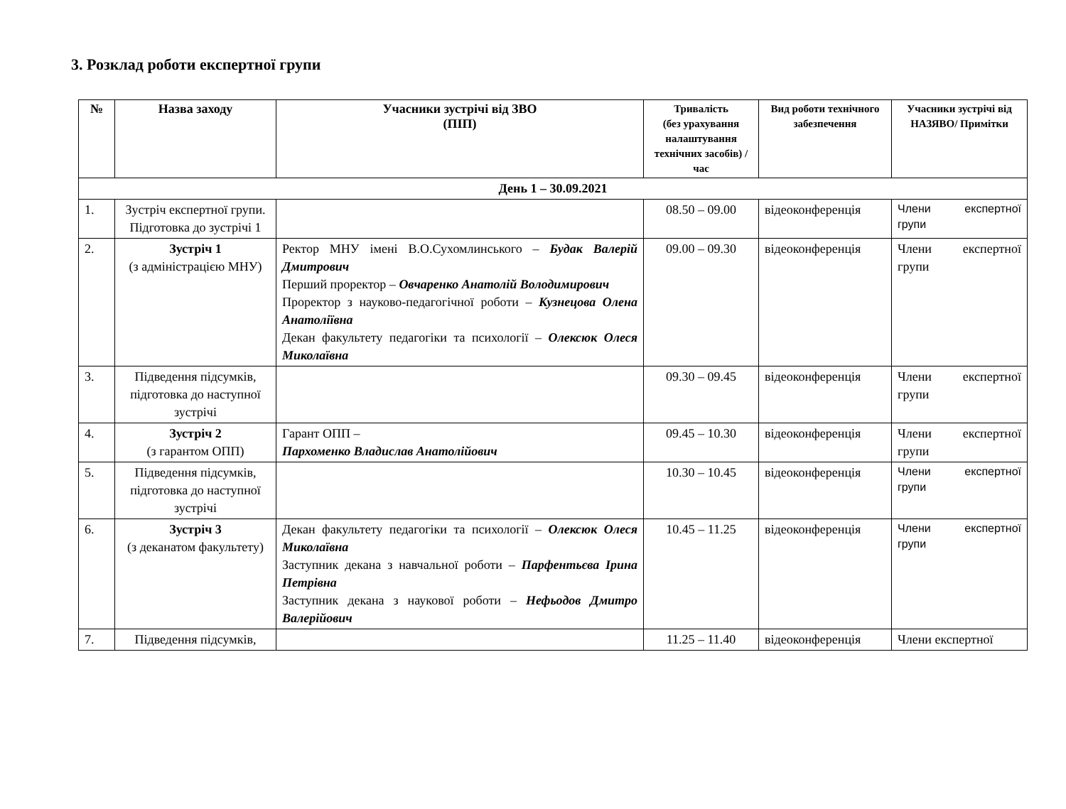3. Розклад роботи експертної групи
| № | Назва заходу | Учасники зустрічі від ЗВО (ПІП) | Тривалість (без урахування налаштування технічних засобів) / час | Вид роботи технічного забезпечення | Учасники зустрічі від НАЗЯВО/ Примітки |
| --- | --- | --- | --- | --- | --- |
| День 1 – 30.09.2021 | | | | | |
| 1. | Зустріч експертної групи. Підготовка до зустрічі 1 | | 08.50 – 09.00 | відеоконференція | Члени експертної групи |
| 2. | Зустріч 1 (з адміністрацією МНУ) | Ректор МНУ імені В.О.Сухомлинського – Будак Валерій Дмитрович Перший проректор – Овчаренко Анатолій Володимирович Проректор з науково-педагогічної роботи – Кузнецова Олена Анатоліївна Декан факультету педагогіки та психології – Олексюк Олеся Миколаївна | 09.00 – 09.30 | відеоконференція | Члени експертної групи |
| 3. | Підведення підсумків, підготовка до наступної зустрічі | | 09.30 – 09.45 | відеоконференція | Члени експертної групи |
| 4. | Зустріч 2 (з гарантом ОПП) | Гарант ОПП – Пархоменко Владислав Анатолійович | 09.45 – 10.30 | відеоконференція | Члени експертної групи |
| 5. | Підведення підсумків, підготовка до наступної зустрічі | | 10.30 – 10.45 | відеоконференція | Члени експертної групи |
| 6. | Зустріч 3 (з деканатом факультету) | Декан факультету педагогіки та психології – Олексюк Олеся Миколаївна Заступник декана з навчальної роботи – Парфентьєва Ірина Петрівна Заступник декана з наукової роботи – Нефьодов Дмитро Валерійович | 10.45 – 11.25 | відеоконференція | Члени експертної групи |
| 7. | Підведення підсумків, | | 11.25 – 11.40 | відеоконференція | Члени експертної |